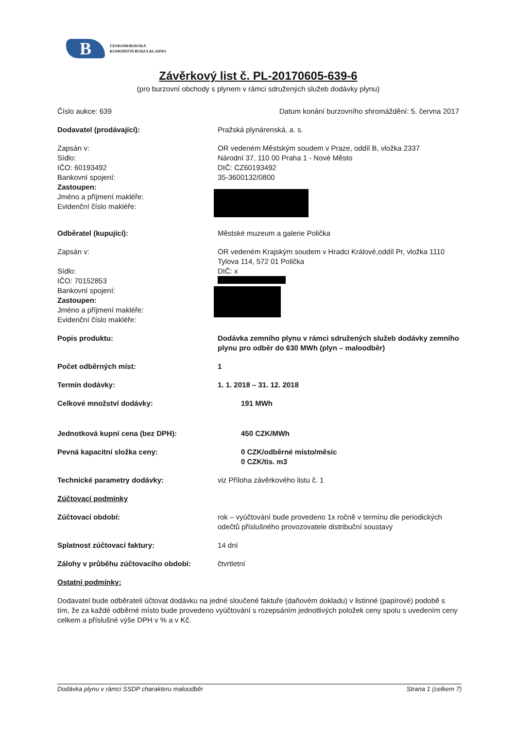B
ČESKOMORAVSKÁ
KOMODITNÍ BURZA KLADNO
Závěrkový list č. PL-20170605-639-6
(pro burzovní obchody s plynem v rámci sdružených služeb dodávky plynu)
Číslo aukce: 639 Datum konání burzovního shromáždění: 5. června 2017
Dodavatel (prodávající): Pražská plynárenská, a. s.
Zapsán v:
Sídlo:
IČO: 60193492
Bankovní spojení:
Zastoupen:
Jméno a příjmení makléře:
Evidenční číslo makléře:
OR vedeném Městským soudem v Praze, oddíl B, vložka 2337
Národní 37, 110 00 Praha 1 - Nové Město
DIČ: CZ60193492
35-3600132/0800
Odběratel (kupující): Městské muzeum a galerie Polička
Zapsán v:
Sídlo:
IČO: 70152853
Bankovní spojení:
Zastoupen:
Jméno a příjmení makléře:
Evidenční číslo makléře:
OR vedeném Krajským soudem v Hradci Králové,oddíl Pr, vložka 1110
Tylova 114, 572 01 Polička
DIČ: x
Popis produktu: Dodávka zemního plynu v rámci sdružených služeb dodávky zemního plynu pro odběr do 630 MWh (plyn – maloodběr)
Počet odběrných míst: 1
Termín dodávky: 1. 1. 2018 – 31. 12. 2018
Celkové množství dodávky: 191 MWh
Jednotková kupní cena (bez DPH): 450 CZK/MWh
Pevná kapacitní složka ceny: 0 CZK/odběrné místo/měsíc
0 CZK/tis. m3
Technické parametry dodávky: viz Příloha závěrkového listu č. 1
Zúčtovací podmínky
Zúčtovací období: rok – vyúčtování bude provedeno 1x ročně v termínu dle periodických odečtů příslušného provozovatele distribuční soustavy
Splatnost zúčtovací faktury: 14 dní
Zálohy v průběhu zúčtovacího období: čtvrtletní
Ostatní podmínky:
Dodavatel bude odběrateli účtovat dodávku na jedné sloučené faktuře (daňovém dokladu) v listinné (papírové) podobě s tím, že za každé odběrné místo bude provedeno vyúčtování s rozepsáním jednotlivých položek ceny spolu s uvedením ceny celkem a příslušné výše DPH v % a v Kč.
Dodávka plynu v rámci SSDP charakteru maloodběr Strana 1 (celkem 7)